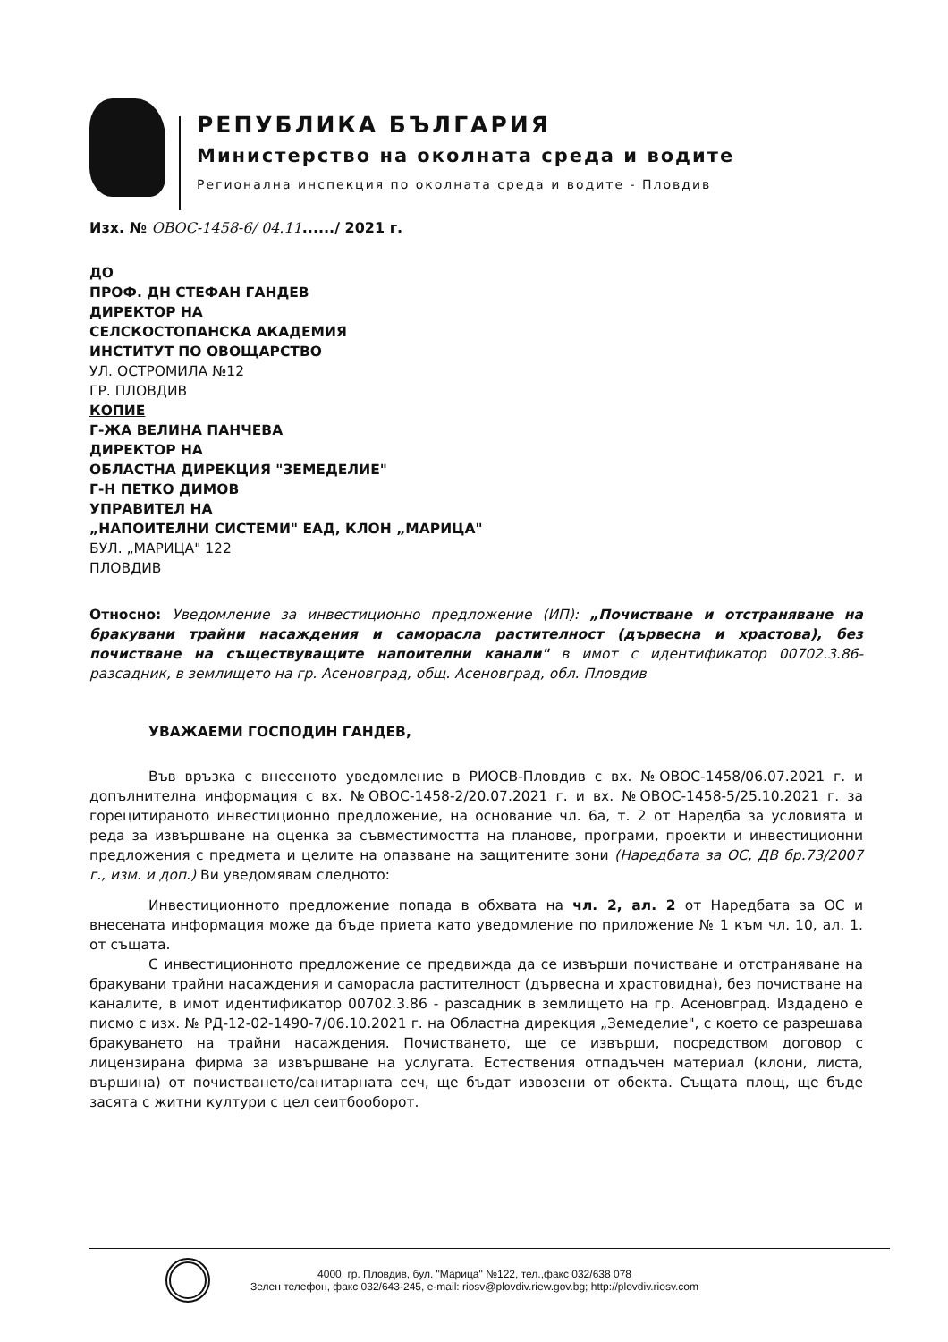РЕПУБЛИКА БЪЛГАРИЯ
Министерство на околната среда и водите
Регионална инспекция по околната среда и водите - Пловдив
Изх. № ОВОС-1458-6/ 04.11....../ 2021 г.
ДО
ПРОФ. ДН СТЕФАН ГАНДЕВ
ДИРЕКТОР НА
СЕЛСКОСТОПАНСКА АКАДЕМИЯ
ИНСТИТУТ ПО ОВОЩАРСТВО
УЛ. ОСТРОМИЛА №12
ГР. ПЛОВДИВ
КОПИЕ
Г-ЖА ВЕЛИНА ПАНЧЕВА
ДИРЕКТОР НА
ОБЛАСТНА ДИРЕКЦИЯ "ЗЕМЕДЕЛИЕ"
Г-Н ПЕТКО ДИМОВ
УПРАВИТЕЛ НА
„НАПОИТЕЛНИ СИСТЕМИ" ЕАД, КЛОН „МАРИЦА"
БУЛ. „МАРИЦА" 122
ПЛОВДИВ
Относно: Уведомление за инвестиционно предложение (ИП): „Почистване и отстраняване на бракувани трайни насаждения и саморасла растителност (дървесна и храстова), без почистване на съществуващите напоителни канали" в имот с идентификатор 00702.3.86-разсадник, в землището на гр. Асеновград, общ. Асеновград, обл. Пловдив
УВАЖАЕМИ ГОСПОДИН ГАНДЕВ,
Във връзка с внесеното уведомление в РИОСВ-Пловдив с вх. №ОВОС-1458/06.07.2021 г. и допълнителна информация с вх. №ОВОС-1458-2/20.07.2021 г. и вх. №ОВОС-1458-5/25.10.2021 г. за горецитираното инвестиционно предложение, на основание чл. 6а, т. 2 от Наредба за условията и реда за извършване на оценка за съвместимостта на планове, програми, проекти и инвестиционни предложения с предмета и целите на опазване на защитените зони (Наредбата за ОС, ДВ бр.73/2007 г., изм. и доп.) Ви уведомявам следното:
Инвестиционното предложение попада в обхвата на чл. 2, ал. 2 от Наредбата за ОС и внесената информация може да бъде приета като уведомление по приложение № 1 към чл. 10, ал. 1. от същата.
С инвестиционното предложение се предвижда да се извърши почистване и отстраняване на бракувани трайни насаждения и саморасла растителност (дървесна и храстовидна), без почистване на каналите, в имот идентификатор 00702.3.86 - разсадник в землището на гр. Асеновград. Издадено е писмо с изх. № РД-12-02-1490-7/06.10.2021 г. на Областна дирекция „Земеделие", с което се разрешава бракуването на трайни насаждения. Почистването, ще се извърши, посредством договор с лицензирана фирма за извършване на услугата. Естествения отпадъчен материал (клони, листа, вършина) от почистването/санитарната сеч, ще бъдат извозени от обекта. Същата площ, ще бъде засята с житни култури с цел сеитбооборот.
4000, гр. Пловдив, бул. "Марица" №122, тел.,факс 032/638 078
Зелен телефон, факс 032/643-245, e-mail: riosv@plovdiv.riew.gov.bg; http://plovdiv.riosv.com